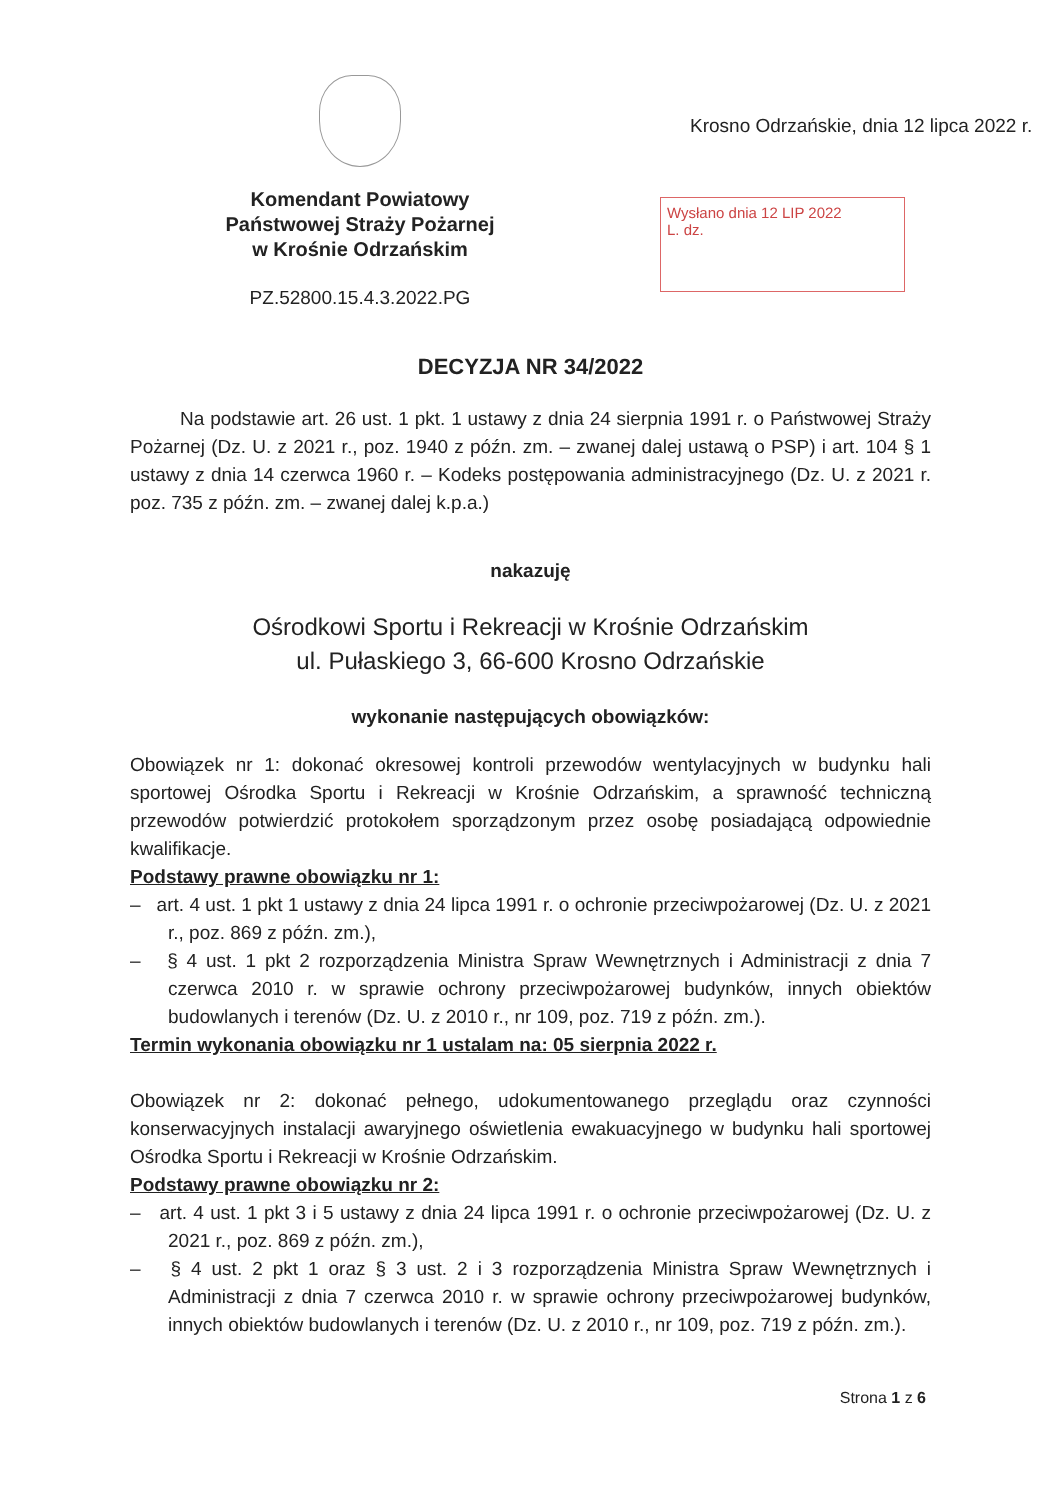Komendant Powiatowy
Państwowej Straży Pożarnej
w Krośnie Odrzańskim
PZ.52800.15.4.3.2022.PG
Krosno Odrzańskie, dnia 12 lipca 2022 r.
Wysłano dnia 12 LIP 2022
L. dz.
DECYZJA NR 34/2022
Na podstawie art. 26 ust. 1 pkt. 1 ustawy z dnia 24 sierpnia 1991 r. o Państwowej Straży Pożarnej (Dz. U. z 2021 r., poz. 1940 z późn. zm. – zwanej dalej ustawą o PSP) i art. 104 § 1 ustawy z dnia 14 czerwca 1960 r. – Kodeks postępowania administracyjnego (Dz. U. z 2021 r. poz. 735 z późn. zm. – zwanej dalej k.p.a.)
nakazuję
Ośrodkowi Sportu i Rekreacji w Krośnie Odrzańskim
ul. Pułaskiego 3, 66-600 Krosno Odrzańskie
wykonanie następujących obowiązków:
Obowiązek nr 1: dokonać okresowej kontroli przewodów wentylacyjnych w budynku hali sportowej Ośrodka Sportu i Rekreacji w Krośnie Odrzańskim, a sprawność techniczną przewodów potwierdzić protokołem sporządzonym przez osobę posiadającą odpowiednie kwalifikacje.
Podstawy prawne obowiązku nr 1:
– art. 4 ust. 1 pkt 1 ustawy z dnia 24 lipca 1991 r. o ochronie przeciwpożarowej (Dz. U. z 2021 r., poz. 869 z późn. zm.),
– § 4 ust. 1 pkt 2 rozporządzenia Ministra Spraw Wewnętrznych i Administracji z dnia 7 czerwca 2010 r. w sprawie ochrony przeciwpożarowej budynków, innych obiektów budowlanych i terenów (Dz. U. z 2010 r., nr 109, poz. 719 z późn. zm.).
Termin wykonania obowiązku nr 1 ustalam na: 05 sierpnia 2022 r.
Obowiązek nr 2: dokonać pełnego, udokumentowanego przeglądu oraz czynności konserwacyjnych instalacji awaryjnego oświetlenia ewakuacyjnego w budynku hali sportowej Ośrodka Sportu i Rekreacji w Krośnie Odrzańskim.
Podstawy prawne obowiązku nr 2:
– art. 4 ust. 1 pkt 3 i 5 ustawy z dnia 24 lipca 1991 r. o ochronie przeciwpożarowej (Dz. U. z 2021 r., poz. 869 z późn. zm.),
– § 4 ust. 2 pkt 1 oraz § 3 ust. 2 i 3 rozporządzenia Ministra Spraw Wewnętrznych i Administracji z dnia 7 czerwca 2010 r. w sprawie ochrony przeciwpożarowej budynków, innych obiektów budowlanych i terenów (Dz. U. z 2010 r., nr 109, poz. 719 z późn. zm.).
Strona 1 z 6